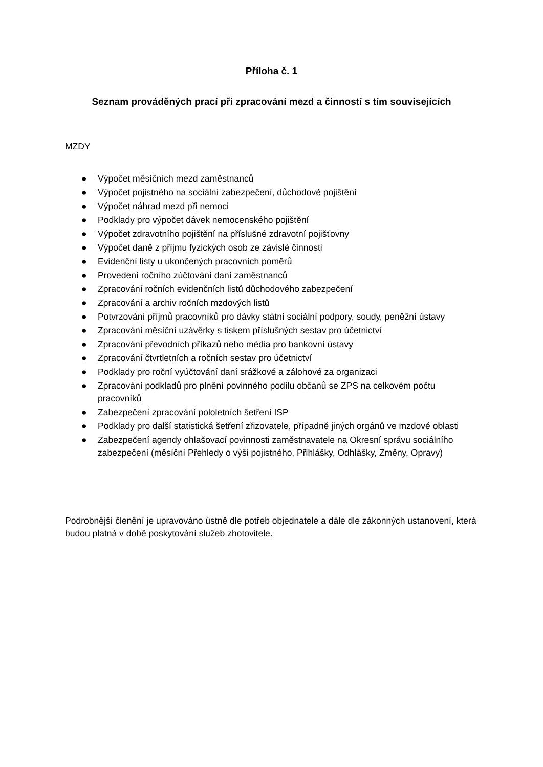Příloha č. 1
Seznam prováděných prací při zpracování mezd a činností s tím souvisejících
MZDY
● Výpočet měsíčních mezd zaměstnanců
● Výpočet pojistného na sociální zabezpečení, důchodové pojištění
● Výpočet náhrad mezd při nemoci
● Podklady pro výpočet dávek nemocenského pojištění
● Výpočet zdravotního pojištění na příslušné zdravotní pojišťovny
● Výpočet daně z příjmu fyzických osob ze závislé činnosti
● Evidenční listy u ukončených pracovních poměrů
● Provedení ročního zúčtování daní zaměstnanců
● Zpracování ročních evidenčních listů důchodového zabezpečení
● Zpracování a archiv ročních mzdových listů
● Potvrzování příjmů pracovníků pro dávky státní sociální podpory, soudy, peněžní ústavy
● Zpracování měsíční uzávěrky s tiskem příslušných sestav pro účetnictví
● Zpracování převodních příkazů nebo média pro bankovní ústavy
● Zpracování čtvrtletních a ročních sestav pro účetnictví
● Podklady pro roční vyúčtování daní srážkové a zálohové za organizaci
● Zpracování podkladů pro plnění povinného podílu občanů se ZPS na celkovém počtu pracovníků
● Zabezpečení zpracování pololetních šetření ISP
● Podklady pro další statistická šetření zřizovatele, případně jiných orgánů ve mzdové oblasti
● Zabezpečení agendy ohlašovací povinnosti zaměstnavatele na Okresní správu sociálního zabezpečení (měsíční Přehledy o výši pojistného, Přihlášky, Odhlášky, Změny, Opravy)
Podrobnější členění je upravováno ústně dle potřeb objednatele a dále dle zákonných ustanovení, která budou platná v době poskytování služeb zhotovitele.